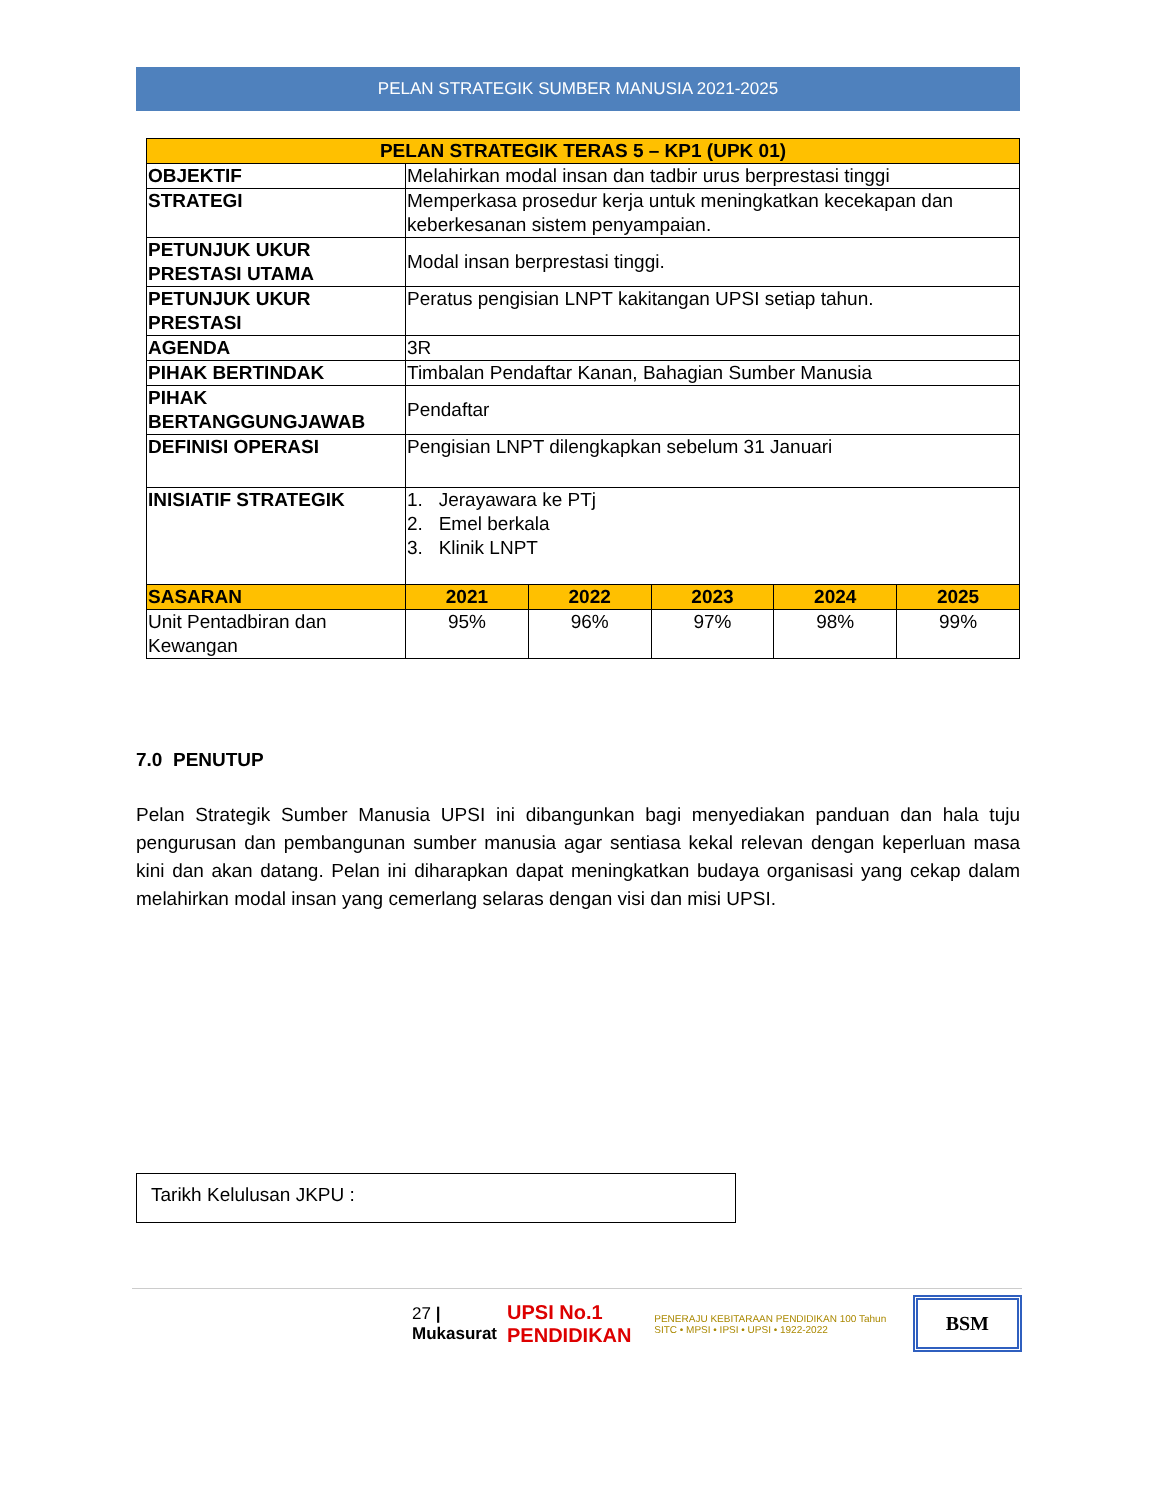PELAN STRATEGIK SUMBER MANUSIA 2021-2025
| PELAN STRATEGIK TERAS 5 – KP1 (UPK 01) | | | | | |
| OBJEKTIF | Melahirkan modal insan dan tadbir urus berprestasi tinggi | | | | |
| STRATEGI | Memperkasa prosedur kerja untuk meningkatkan kecekapan dan keberkesanan sistem penyampaian. | | | | |
| PETUNJUK UKUR PRESTASI UTAMA | Modal insan berprestasi tinggi. | | | | |
| PETUNJUK UKUR PRESTASI | Peratus pengisian LNPT kakitangan UPSI setiap tahun. | | | | |
| AGENDA | 3R | | | | |
| PIHAK BERTINDAK | Timbalan Pendaftar Kanan, Bahagian Sumber Manusia | | | | |
| PIHAK BERTANGGUNGJAWAB | Pendaftar | | | | |
| DEFINISI OPERASI | Pengisian LNPT dilengkapkan sebelum 31 Januari | | | | |
| INISIATIF STRATEGIK | 1. Jerayawara ke PTj 2. Emel berkala 3. Klinik LNPT | | | | |
| SASARAN | 2021 | 2022 | 2023 | 2024 | 2025 |
| Unit Pentadbiran dan Kewangan | 95% | 96% | 97% | 98% | 99% |
7.0 PENUTUP
Pelan Strategik Sumber Manusia UPSI ini dibangunkan bagi menyediakan panduan dan hala tuju pengurusan dan pembangunan sumber manusia agar sentiasa kekal relevan dengan keperluan masa kini dan akan datang. Pelan ini diharapkan dapat meningkatkan budaya organisasi yang cekap dalam melahirkan modal insan yang cemerlang selaras dengan visi dan misi UPSI.
Tarikh Kelulusan JKPU :
27 | Mukasurat UPSI No.1 PENDIDIKAN PENERAJU KEBITARAAN PENDIDIKAN 100 Tahun SITC • MPSI • IPSI • UPSI • 1922-2022 BSM